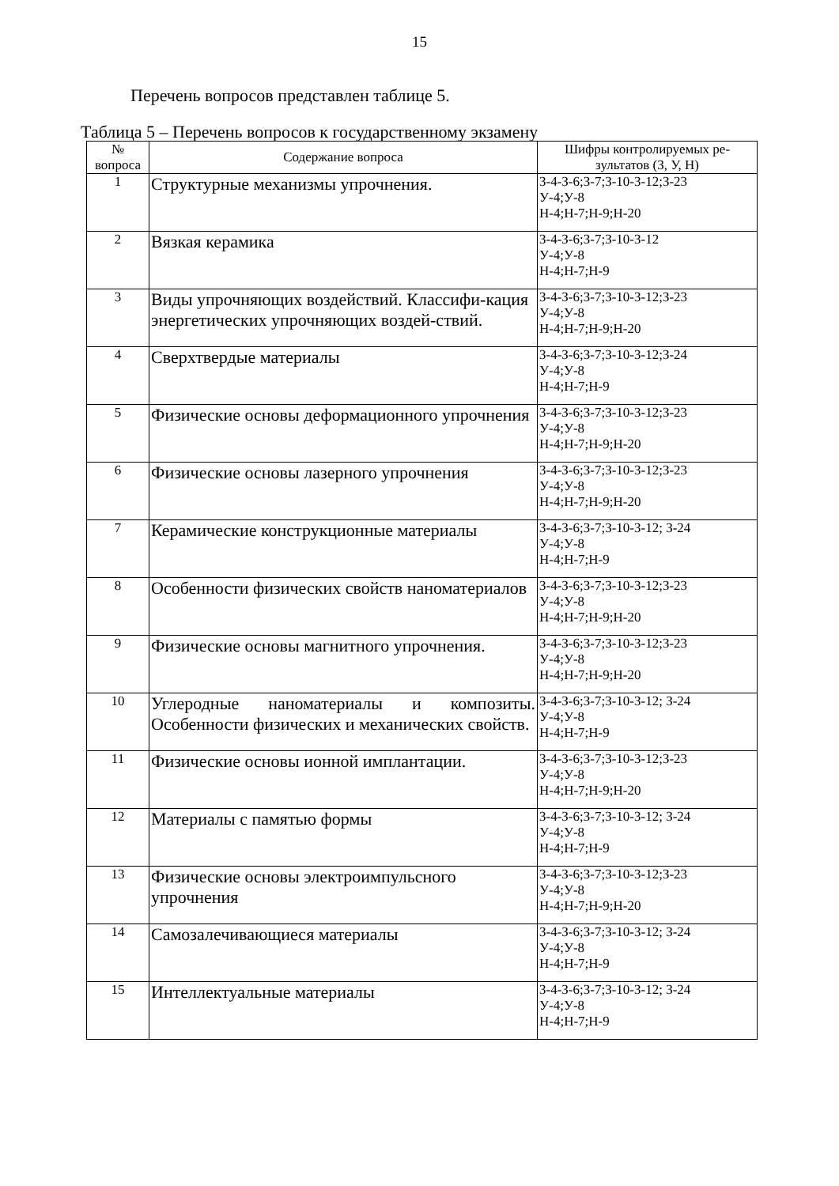15
Перечень вопросов представлен таблице 5.
Таблица 5 – Перечень вопросов к государственному экзамену
| № вопроса | Содержание вопроса | Шифры контролируемых ре- зультатов (З, У, Н) |
| --- | --- | --- |
| 1 | Структурные механизмы упрочнения. | З-4-З-6;З-7;З-10-З-12;З-23 У-4;У-8 Н-4;Н-7;Н-9;Н-20 |
| 2 | Вязкая керамика | З-4-З-6;З-7;З-10-З-12 У-4;У-8 Н-4;Н-7;Н-9 |
| 3 | Виды упрочняющих воздействий. Классифи-кация энергетических упрочняющих воздей-ствий. | З-4-З-6;З-7;З-10-З-12;З-23 У-4;У-8 Н-4;Н-7;Н-9;Н-20 |
| 4 | Сверхтвердые материалы | З-4-З-6;З-7;З-10-З-12;З-24 У-4;У-8 Н-4;Н-7;Н-9 |
| 5 | Физические основы деформационного упрочнения | З-4-З-6;З-7;З-10-З-12;З-23 У-4;У-8 Н-4;Н-7;Н-9;Н-20 |
| 6 | Физические основы лазерного упрочнения | З-4-З-6;З-7;З-10-З-12;З-23 У-4;У-8 Н-4;Н-7;Н-9;Н-20 |
| 7 | Керамические конструкционные материалы | З-4-З-6;З-7;З-10-З-12; З-24 У-4;У-8 Н-4;Н-7;Н-9 |
| 8 | Особенности физических свойств наноматериалов | З-4-З-6;З-7;З-10-З-12;З-23 У-4;У-8 Н-4;Н-7;Н-9;Н-20 |
| 9 | Физические основы магнитного упрочнения. | З-4-З-6;З-7;З-10-З-12;З-23 У-4;У-8 Н-4;Н-7;Н-9;Н-20 |
| 10 | Углеродные наноматериалы и композиты. Особенности физических и механических свойств. | З-4-З-6;З-7;З-10-З-12; З-24 У-4;У-8 Н-4;Н-7;Н-9 |
| 11 | Физические основы ионной имплантации. | З-4-З-6;З-7;З-10-З-12;З-23 У-4;У-8 Н-4;Н-7;Н-9;Н-20 |
| 12 | Материалы с памятью формы | З-4-З-6;З-7;З-10-З-12; З-24 У-4;У-8 Н-4;Н-7;Н-9 |
| 13 | Физические основы электроимпульсного упрочнения | З-4-З-6;З-7;З-10-З-12;З-23 У-4;У-8 Н-4;Н-7;Н-9;Н-20 |
| 14 | Самозалечивающиеся материалы | З-4-З-6;З-7;З-10-З-12; З-24 У-4;У-8 Н-4;Н-7;Н-9 |
| 15 | Интеллектуальные материалы | З-4-З-6;З-7;З-10-З-12; З-24 У-4;У-8 Н-4;Н-7;Н-9 |